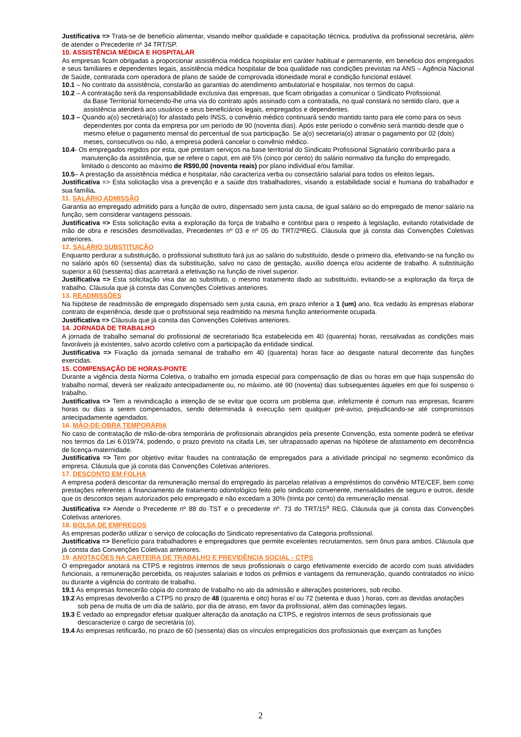Justificativa => Trata-se de benefício alimentar, visando melhor qualidade e capacitação técnica, produtiva da profissional secretária, além de atender o Precedente nº 34 TRT/SP.
10. ASSISTÊNCIA MÉDICA E HOSPITALAR
As empresas ficam obrigadas a proporcionar assistência médica hospitalar em caráter habitual e permanente, em beneficio dos empregados e seus familiares e dependentes legais, assistência médica hospitalar de boa qualidade nas condições previstas na ANS – Agência Nacional de Saúde, contratada com operadora de plano de saúde de comprovada idoneidade moral e condição funcional estável.
10.1 – No contrato da assistência, constarão as garantias do atendimento ambulatorial e hospitalar, nos termos do caput.
10.2 – A contratação será da responsabilidade exclusiva das empresas, que ficam obrigadas a comunicar o Sindicato Profissional.
da Base Territorial fornecendo-lhe uma via do contrato após assinado com a contratada, no qual constará no sentido claro, que a assistência atenderá aos usuários e seus beneficiários legais, empregados e dependentes.
10.3 – Quando a(o) secretária(o) for afastado pelo INSS, o convênio médico continuará sendo mantido tanto para ele como para os seus dependentes por conta da empresa por um período de 90 (noventa dias). Após este período o convênio será mantido desde que o mesmo efetue o pagamento mensal do percentual de sua participação. Se a(o) secretaria(o) atrasar o pagamento por 02 (dois) meses, consecutivos ou não, a empresa poderá cancelar o convênio médico.
10.4- Os empregados regidos por esta, que prestam serviços na base territorial do Sindicato Profissional Signatário contribuirão para a manutenção da assistência, que se refere o caput, em até 5% (cinco por cento) do salário normativo da função do empregado, limitado o desconto ao máximo de R$90,00 (noventa reais) por plano individual e/ou familiar.
10.5– A prestação da assistência médica e hospitalar, não caracteriza verba ou consectário salarial para todos os efeitos legais.
Justificativa => Esta solicitação visa a prevenção e a saúde dos trabalhadores, visando a estabilidade social e humana do trabalhador e sua família.
11. SALÁRIO ADMISSÃO
Garantia ao empregado admitido para a função de outro, dispensado sem justa causa, de igual salário ao do empregado de menor salário na função, sem considerar vantagens pessoais.
Justificativa => Esta solicitação evita a exploração da força de trabalho e contribui para o respeito à legislação, evitando rotatividade de mão de obra e rescisões desmotivadas, Precedentes nº 03 e nº 05 do TRT/2ªREG. Cláusula que já consta das Convenções Coletivas anteriores.
12. SALÁRIO SUBSTITUIÇÃO
Enquanto perdurar a substituição, o profissional substituto fará jus ao salário do substituído, desde o primeiro dia, efetivando-se na função ou no salário após 60 (sessenta) dias da substituição, salvo no caso de gestação, auxílio doença e/ou acidente de trabalho. A substituição superior a 60 (sessenta) dias acarretará a efetivação na função de nível superior.
Justificativa => Esta solicitação visa dar ao substituto, o mesmo tratamento dado ao substituído, evitando-se a exploração da força de trabalho. Cláusula que já consta das Convenções Coletivas anteriores.
13. READMISSÕES
Na hipótese de readmissão de empregado dispensado sem justa causa, em prazo inferior a 1 (um) ano, fica vedado às empresas elaborar contrato de experiência, desde que o profissional seja readmitido na mesma função anteriormente ocupada.
Justificativa => Cláusula que já consta das Convenções Coletivas anteriores.
14. JORNADA DE TRABALHO
A jornada de trabalho semanal do profissional de secretariado fica estabelecida em 40 (quarenta) horas, ressalvadas as condições mais favoráveis já existentes, salvo acordo coletivo com a participação da entidade sindical.
Justificativa => Fixação da jornada semanal de trabalho em 40 (quarenta) horas face ao desgaste natural decorrente das funções exercidas.
15. COMPENSAÇÃO DE HORAS-PONTE
Durante a vigência desta Norma Coletiva, o trabalho em jornada especial para compensação de dias ou horas em que haja suspensão do trabalho normal, deverá ser realizado antecipadamente ou, no máximo, até 90 (noventa) dias subsequentes àqueles em que foi suspenso o trabalho.
Justificativa => Tem a reivindicação a intenção de se evitar que ocorra um problema que, infelizmente é comum nas empresas, ficarem horas ou dias a serem compensados, sendo determinada à execução sem qualquer pré-aviso, prejudicando-se até compromissos antecipadamente agendados.
16. MÃO-DE-OBRA TEMPORÁRIA
No caso de contratação de mão-de-obra temporária de profissionais abrangidos pela presente Convenção, esta somente poderá se efetivar nos termos da Lei 6.019/74, podendo, o prazo previsto na citada Lei, ser ultrapassado apenas na hipótese de afastamento em decorrência de licença-maternidade.
Justificativa => Tem por objetivo evitar fraudes na contratação de empregados para a atividade principal no segmento econômico da empresa. Cláusula que já consta das Convenções Coletivas anteriores.
17. DESCONTO EM FOLHA
A empresa poderá descontar da remuneração mensal do empregado às parcelas relativas a empréstimos do convênio MTE/CEF, bem como prestações referentes a financiamento de tratamento odontológico feito pelo sindicato convenente, mensalidades de seguro e outros, desde que os descontos sejam autorizados pelo empregado e não excedam a 30% (trinta por cento) da remuneração mensal.
Justificativa => Atende o Precedente nº 88 do TST e o precedente nº. 73 do TRT/15<sup>a</sup> REG. Cláusula que já consta das Convenções Coletivas anteriores.
18. BOLSA DE EMPREGOS
As empresas poderão utilizar o serviço de colocação do Sindicato representativo da Categoria profissional.
Justificativa => Benefício para trabalhadores e empregadores que permite excelentes recrutamentos, sem ônus para ambos. Cláusula que já consta das Convenções Coletivas anteriores.
19. ANOTAÇÕES NA CARTEIRA DE TRABALHO E PREVIDÊNCIA SOCIAL - CTPS
O empregador anotará na CTPS e registros internos de seus profissionais o cargo efetivamente exercido de acordo com suas atividades funcionais, a remuneração percebida, os reajustes salariais e todos os prêmios e vantagens da remuneração, quando contratados no início ou durante a vigência do contrato de trabalho.
19.1 As empresas fornecerão cópia do contrato de trabalho no ato da admissão e alterações posteriores, sob recibo.
19.2 As empresas devolverão a CTPS no prazo de 48 (quarenta e oito) horas e/ ou 72 (setenta e duas ) horas, com as devidas anotações sob pena de multa de um dia de salário, por dia de atraso, em favor da profissional, além das cominações legais.
19.3 É vedado ao empregador efetuar qualquer alteração da anotação na CTPS, e registros internos de seus profissionais que descaracterize o cargo de secretária (o).
19.4 As empresas retificarão, no prazo de 60 (sessenta) dias os vínculos empregatícios dos profissionais que exerçam as funções
2